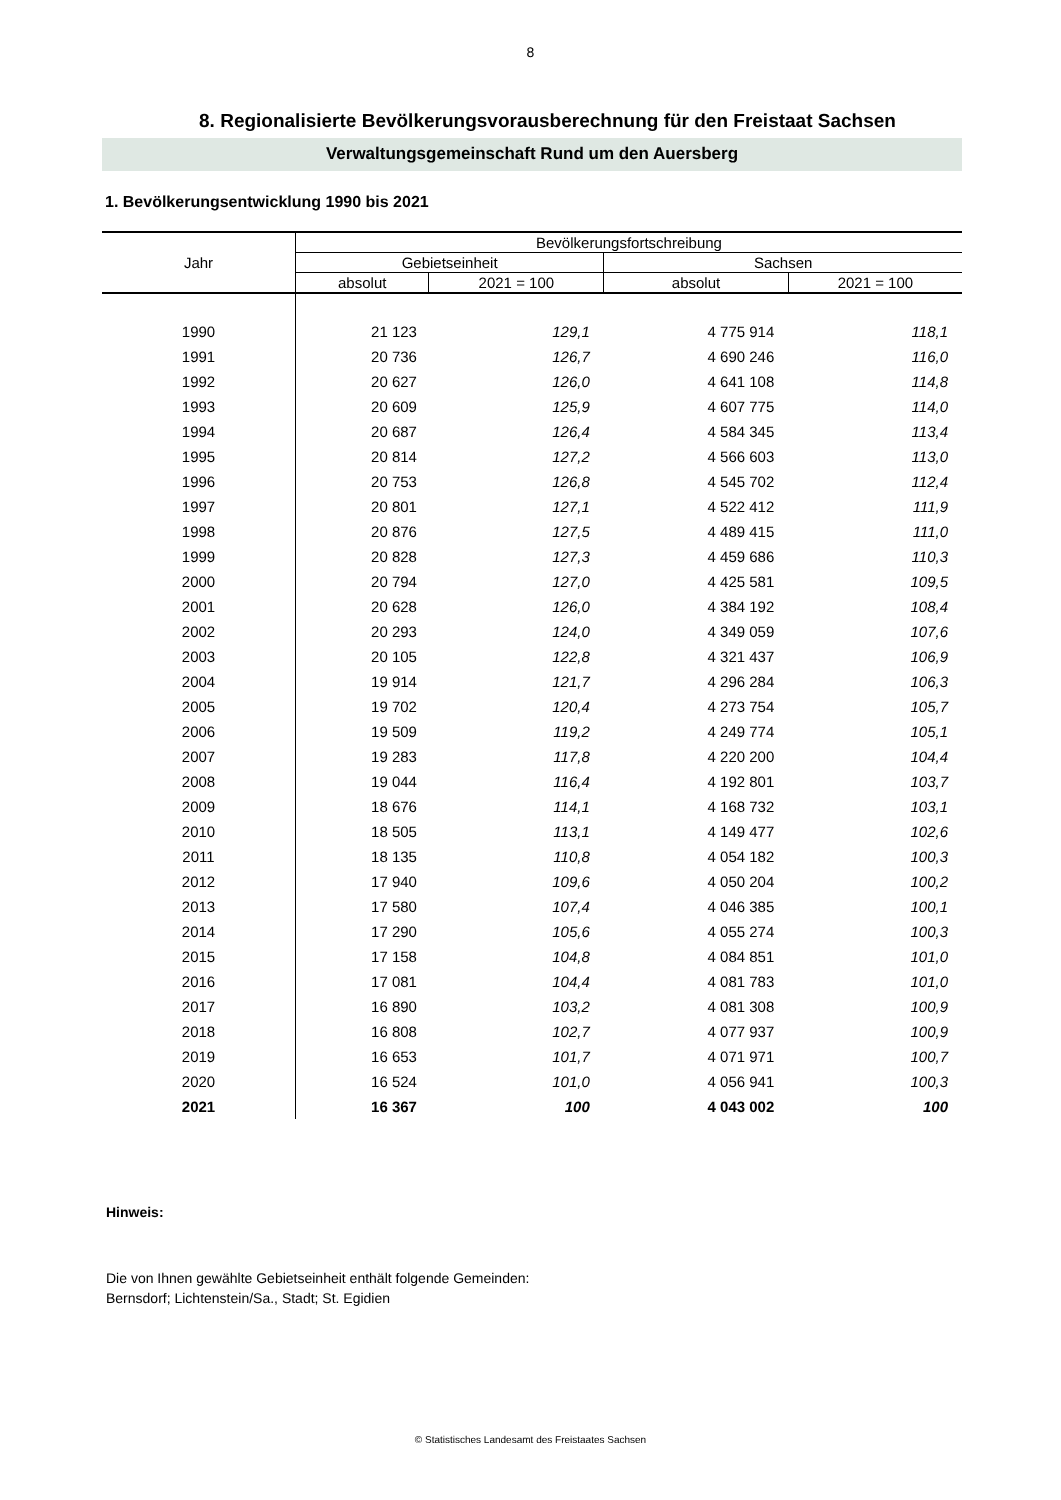8
8. Regionalisierte Bevölkerungsvorausberechnung für den Freistaat Sachsen
Verwaltungsgemeinschaft Rund um den Auersberg
1. Bevölkerungsentwicklung 1990 bis 2021
| Jahr | Bevölkerungsfortschreibung | | | |
| --- | --- | --- | --- | --- |
| | Gebietseinheit | | Sachsen | |
| | absolut | 2021 = 100 | absolut | 2021 = 100 |
| 1990 | 21 123 | 129,1 | 4 775 914 | 118,1 |
| 1991 | 20 736 | 126,7 | 4 690 246 | 116,0 |
| 1992 | 20 627 | 126,0 | 4 641 108 | 114,8 |
| 1993 | 20 609 | 125,9 | 4 607 775 | 114,0 |
| 1994 | 20 687 | 126,4 | 4 584 345 | 113,4 |
| 1995 | 20 814 | 127,2 | 4 566 603 | 113,0 |
| 1996 | 20 753 | 126,8 | 4 545 702 | 112,4 |
| 1997 | 20 801 | 127,1 | 4 522 412 | 111,9 |
| 1998 | 20 876 | 127,5 | 4 489 415 | 111,0 |
| 1999 | 20 828 | 127,3 | 4 459 686 | 110,3 |
| 2000 | 20 794 | 127,0 | 4 425 581 | 109,5 |
| 2001 | 20 628 | 126,0 | 4 384 192 | 108,4 |
| 2002 | 20 293 | 124,0 | 4 349 059 | 107,6 |
| 2003 | 20 105 | 122,8 | 4 321 437 | 106,9 |
| 2004 | 19 914 | 121,7 | 4 296 284 | 106,3 |
| 2005 | 19 702 | 120,4 | 4 273 754 | 105,7 |
| 2006 | 19 509 | 119,2 | 4 249 774 | 105,1 |
| 2007 | 19 283 | 117,8 | 4 220 200 | 104,4 |
| 2008 | 19 044 | 116,4 | 4 192 801 | 103,7 |
| 2009 | 18 676 | 114,1 | 4 168 732 | 103,1 |
| 2010 | 18 505 | 113,1 | 4 149 477 | 102,6 |
| 2011 | 18 135 | 110,8 | 4 054 182 | 100,3 |
| 2012 | 17 940 | 109,6 | 4 050 204 | 100,2 |
| 2013 | 17 580 | 107,4 | 4 046 385 | 100,1 |
| 2014 | 17 290 | 105,6 | 4 055 274 | 100,3 |
| 2015 | 17 158 | 104,8 | 4 084 851 | 101,0 |
| 2016 | 17 081 | 104,4 | 4 081 783 | 101,0 |
| 2017 | 16 890 | 103,2 | 4 081 308 | 100,9 |
| 2018 | 16 808 | 102,7 | 4 077 937 | 100,9 |
| 2019 | 16 653 | 101,7 | 4 071 971 | 100,7 |
| 2020 | 16 524 | 101,0 | 4 056 941 | 100,3 |
| 2021 | 16 367 | 100 | 4 043 002 | 100 |
Hinweis:
Die von Ihnen gewählte Gebietseinheit enthält folgende Gemeinden:
Bernsdorf; Lichtenstein/Sa., Stadt; St. Egidien
© Statistisches Landesamt des Freistaates Sachsen